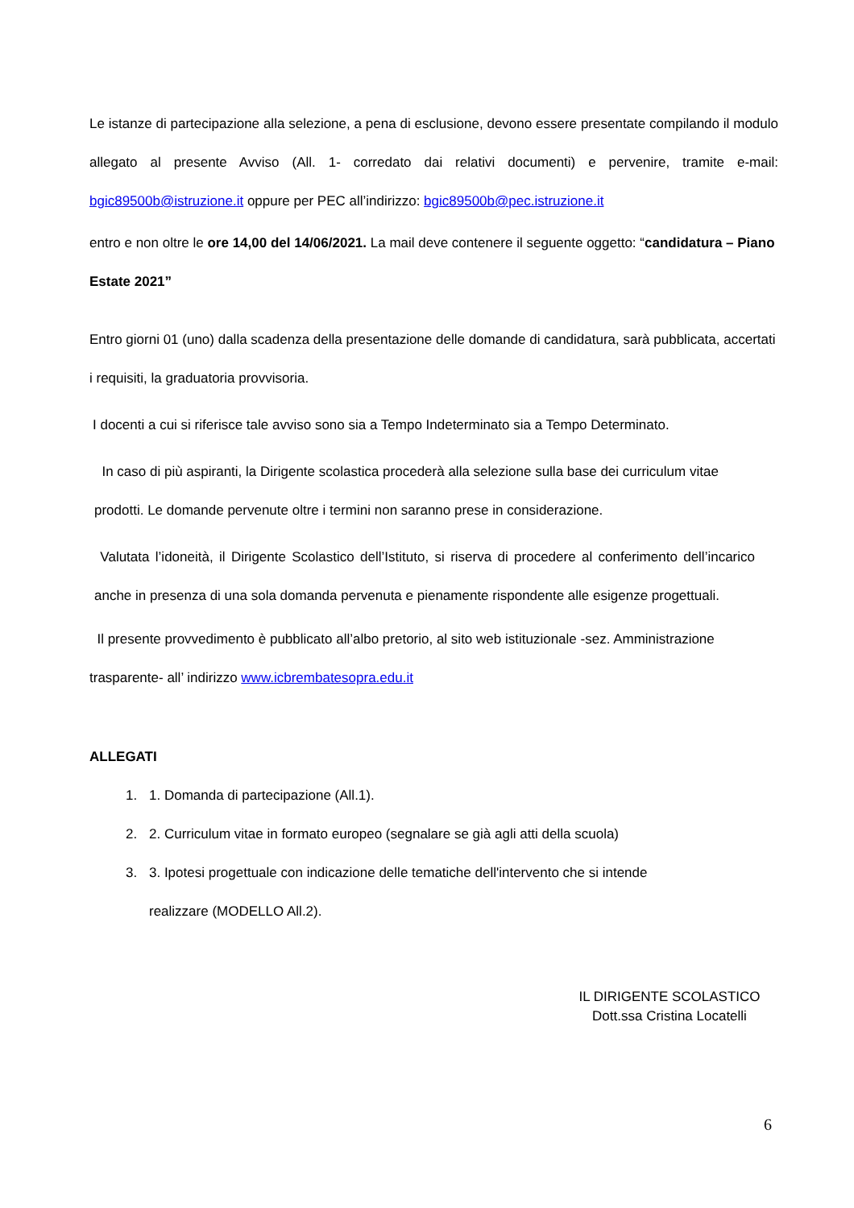Le istanze di partecipazione alla selezione, a pena di esclusione, devono essere presentate compilando il modulo allegato al presente Avviso (All. 1- corredato dai relativi documenti) e pervenire, tramite e-mail: bgic89500b@istruzione.it oppure per PEC all’indirizzo: bgic89500b@pec.istruzione.it
entro e non oltre le ore 14,00 del 14/06/2021. La mail deve contenere il seguente oggetto: “candidatura – Piano Estate 2021”
Entro giorni 01 (uno) dalla scadenza della presentazione delle domande di candidatura, sarà pubblicata, accertati i requisiti, la graduatoria provvisoria.
I docenti a cui si riferisce tale avviso sono sia a Tempo Indeterminato sia a Tempo Determinato.
In caso di più aspiranti, la Dirigente scolastica procederà alla selezione sulla base dei curriculum vitae prodotti. Le domande pervenute oltre i termini non saranno prese in considerazione.
Valutata l’idoneità, il Dirigente Scolastico dell’Istituto, si riserva di procedere al conferimento dell’incarico anche in presenza di una sola domanda pervenuta e pienamente rispondente alle esigenze progettuali.
Il presente provvedimento è pubblicato all’albo pretorio, al sito web istituzionale -sez. Amministrazione trasparente- all’ indirizzo www.icbrembatesopra.edu.it
ALLEGATI
1. 1. Domanda di partecipazione (All.1).
2. 2. Curriculum vitae in formato europeo (segnalare se già agli atti della scuola)
3. 3. Ipotesi progettuale con indicazione delle tematiche dell'intervento che si intende
realizzare (MODELLO All.2).
IL DIRIGENTE SCOLASTICO
Dott.ssa Cristina Locatelli
6